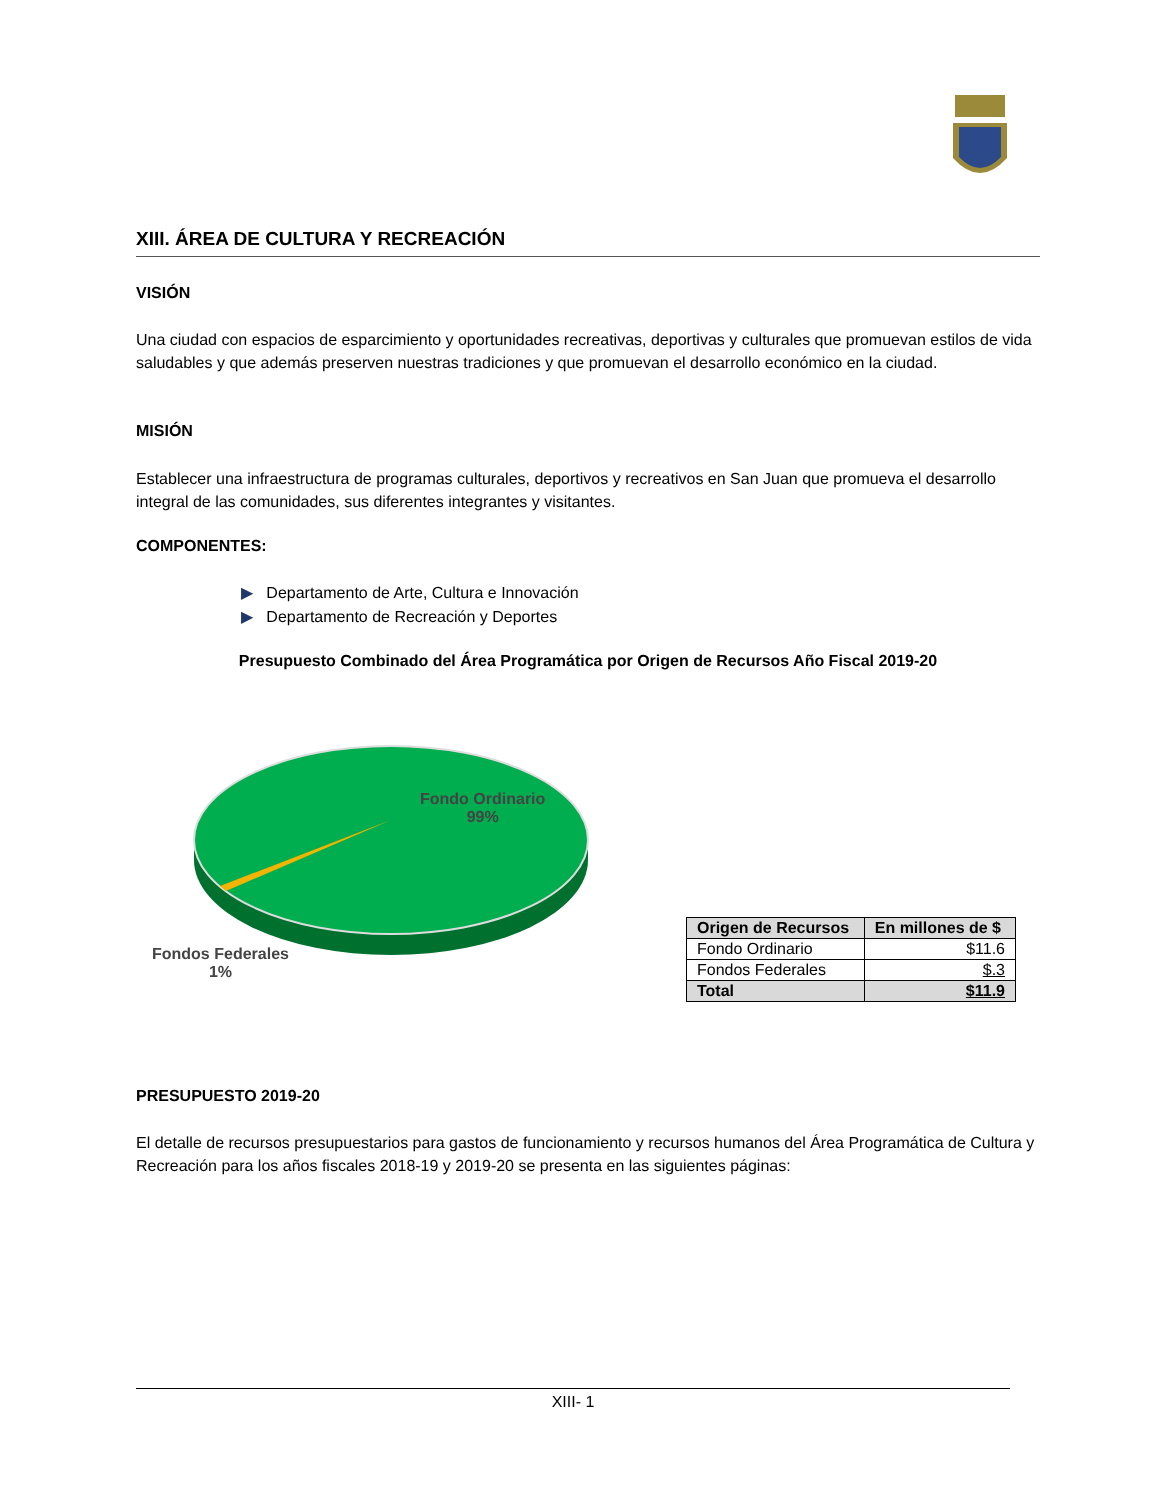XIII. ÁREA DE CULTURA Y RECREACIÓN
VISIÓN
Una ciudad con espacios de esparcimiento y oportunidades recreativas, deportivas y culturales que promuevan estilos de vida saludables y que además preserven nuestras tradiciones y que promuevan el desarrollo económico en la ciudad.
MISIÓN
Establecer una infraestructura de programas culturales, deportivos y recreativos en San Juan que promueva el desarrollo integral de las comunidades, sus diferentes integrantes y visitantes.
COMPONENTES:
▶ Departamento de Arte, Cultura e Innovación
▶ Departamento de Recreación y Deportes
Presupuesto Combinado del Área Programática por Origen de Recursos Año Fiscal 2019-20
Fondo Ordinario
99%
Fondos Federales
1%
| Origen de Recursos | En millones de $ |
| --- | --- |
| Fondo Ordinario | $11.6 |
| Fondos Federales | $.3 |
| Total | $11.9 |
PRESUPUESTO 2019-20
El detalle de recursos presupuestarios para gastos de funcionamiento y recursos humanos del Área Programática de Cultura y Recreación para los años fiscales 2018-19 y 2019-20 se presenta en las siguientes páginas:
XIII- 1